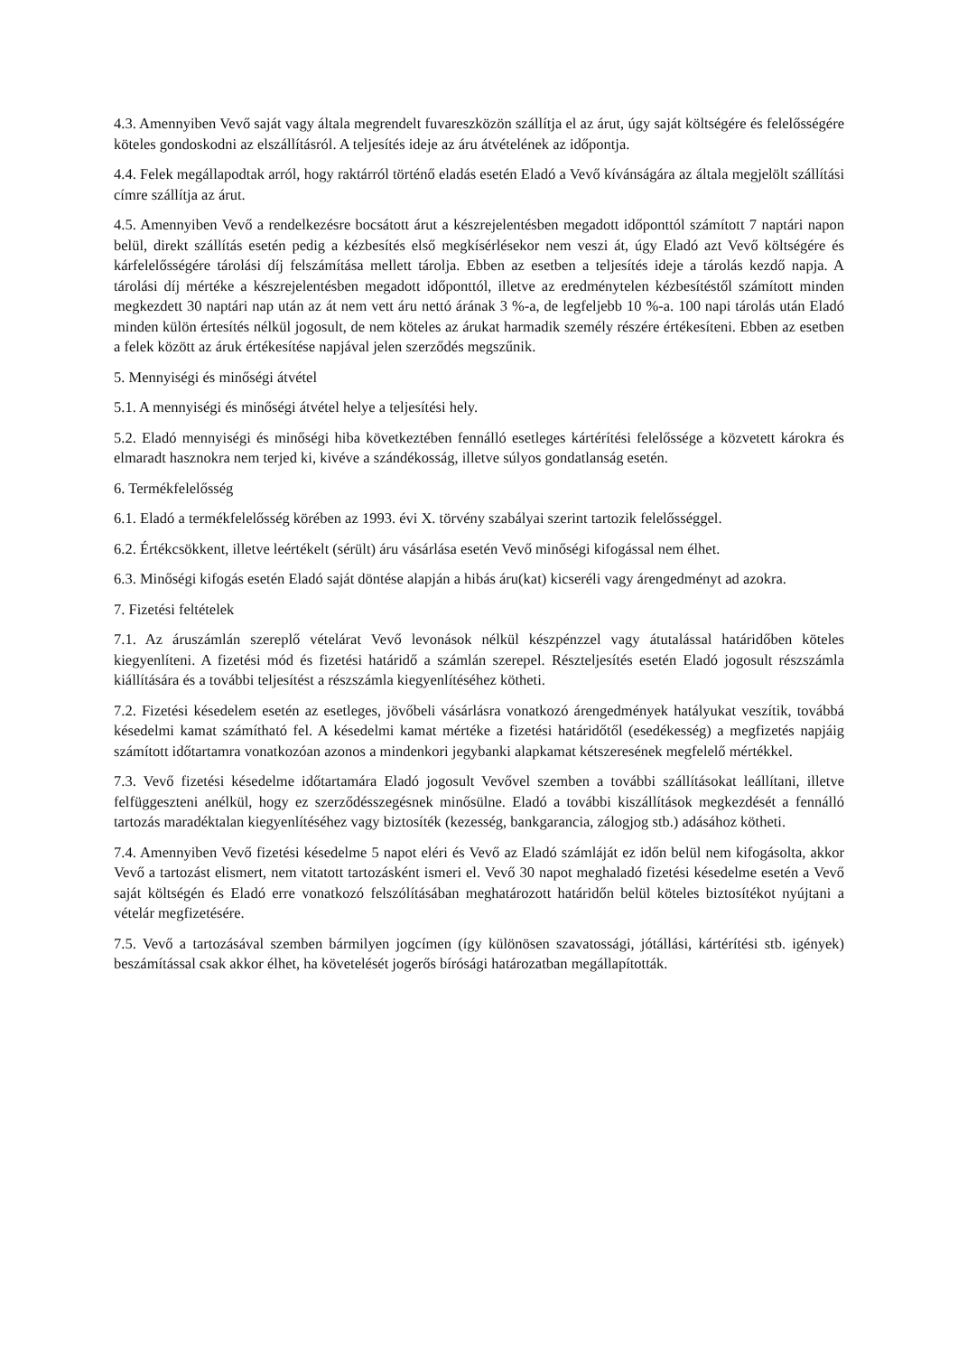4.3. Amennyiben Vevő saját vagy általa megrendelt fuvareszközön szállítja el az árut, úgy saját költségére és felelősségére köteles gondoskodni az elszállításról. A teljesítés ideje az áru átvételének az időpontja.
4.4. Felek megállapodtak arról, hogy raktárról történő eladás esetén Eladó a Vevő kívánságára az általa megjelölt szállítási címre szállítja az árut.
4.5. Amennyiben Vevő a rendelkezésre bocsátott árut a készrejelentésben megadott időponttól számított 7 naptári napon belül, direkt szállítás esetén pedig a kézbesítés első megkísérlésekor nem veszi át, úgy Eladó azt Vevő költségére és kárfelelősségére tárolási díj felszámítása mellett tárolja. Ebben az esetben a teljesítés ideje a tárolás kezdő napja. A tárolási díj mértéke a készrejelentésben megadott időponttól, illetve az eredménytelen kézbesítéstől számított minden megkezdett 30 naptári nap után az át nem vett áru nettó árának 3 %-a, de legfeljebb 10 %-a. 100 napi tárolás után Eladó minden külön értesítés nélkül jogosult, de nem köteles az árukat harmadik személy részére értékesíteni. Ebben az esetben a felek között az áruk értékesítése napjával jelen szerződés megszűnik.
5. Mennyiségi és minőségi átvétel
5.1. A mennyiségi és minőségi átvétel helye a teljesítési hely.
5.2. Eladó mennyiségi és minőségi hiba következtében fennálló esetleges kártérítési felelőssége a közvetett károkra és elmaradt hasznokra nem terjed ki, kivéve a szándékosság, illetve súlyos gondatlanság esetén.
6. Termékfelelősség
6.1. Eladó a termékfelelősség körében az 1993. évi X. törvény szabályai szerint tartozik felelősséggel.
6.2. Értékcsökkent, illetve leértékelt (sérült) áru vásárlása esetén Vevő minőségi kifogással nem élhet.
6.3. Minőségi kifogás esetén Eladó saját döntése alapján a hibás áru(kat) kicseréli vagy árengedményt ad azokra.
7. Fizetési feltételek
7.1. Az áruszámlán szereplő vételárat Vevő levonások nélkül készpénzzel vagy átutalással határidőben köteles kiegyenlíteni. A fizetési mód és fizetési határidő a számlán szerepel. Részteljesítés esetén Eladó jogosult részszámla kiállítására és a további teljesítést a részszámla kiegyenlítéséhez kötheti.
7.2. Fizetési késedelem esetén az esetleges, jövőbeli vásárlásra vonatkozó árengedmények hatályukat veszítik, továbbá késedelmi kamat számítható fel. A késedelmi kamat mértéke a fizetési határidőtől (esedékesség) a megfizetés napjáig számított időtartamra vonatkozóan azonos a mindenkori jegybanki alapkamat kétszeresének megfelelő mértékkel.
7.3. Vevő fizetési késedelme időtartamára Eladó jogosult Vevővel szemben a további szállításokat leállítani, illetve felfüggeszteni anélkül, hogy ez szerződésszegésnek minősülne. Eladó a további kiszállítások megkezdését a fennálló tartozás maradéktalan kiegyenlítéséhez vagy biztosíték (kezesség, bankgarancia, zálogjog stb.) adásához kötheti.
7.4. Amennyiben Vevő fizetési késedelme 5 napot eléri és Vevő az Eladó számláját ez időn belül nem kifogásolta, akkor Vevő a tartozást elismert, nem vitatott tartozásként ismeri el. Vevő 30 napot meghaladó fizetési késedelme esetén a Vevő saját költségén és Eladó erre vonatkozó felszólításában meghatározott határidőn belül köteles biztosítékot nyújtani a vételár megfizetésére.
7.5. Vevő a tartozásával szemben bármilyen jogcímen (így különösen szavatossági, jótállási, kártérítési stb. igények) beszámítással csak akkor élhet, ha követelését jogerős bírósági határozatban megállapították.